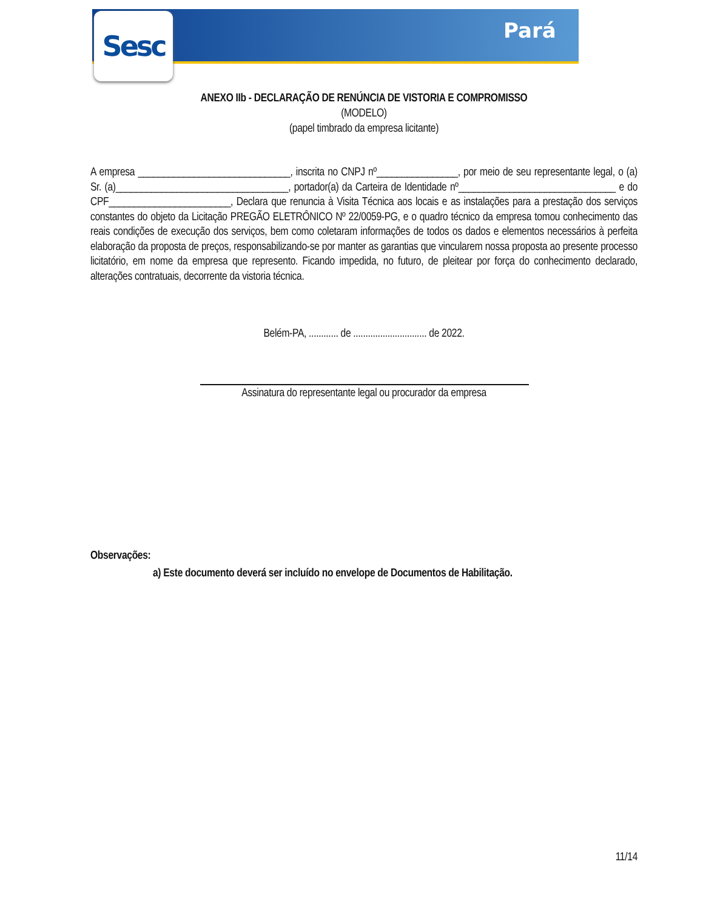Sesc Pará
ANEXO IIb - DECLARAÇÃO DE RENÚNCIA DE VISTORIA E COMPROMISSO
(MODELO)
(papel timbrado da empresa licitante)
A empresa ______________________________, inscrita no CNPJ nº________________, por meio de seu representante legal, o (a) Sr. (a)__________________________________, portador(a) da Carteira de Identidade nº_______________________________ e do CPF________________________, Declara que renuncia à Visita Técnica aos locais e as instalações para a prestação dos serviços constantes do objeto da Licitação PREGÃO ELETRÔNICO Nº 22/0059-PG, e o quadro técnico da empresa tomou conhecimento das reais condições de execução dos serviços, bem como coletaram informações de todos os dados e elementos necessários à perfeita elaboração da proposta de preços, responsabilizando-se por manter as garantias que vincularem nossa proposta ao presente processo licitatório, em nome da empresa que represento. Ficando impedida, no futuro, de pleitear por força do conhecimento declarado, alterações contratuais, decorrente da vistoria técnica.
Belém-PA, ............ de .............................. de 2022.
Assinatura do representante legal ou procurador da empresa
Observações:
a) Este documento deverá ser incluído no envelope de Documentos de Habilitação.
11/14